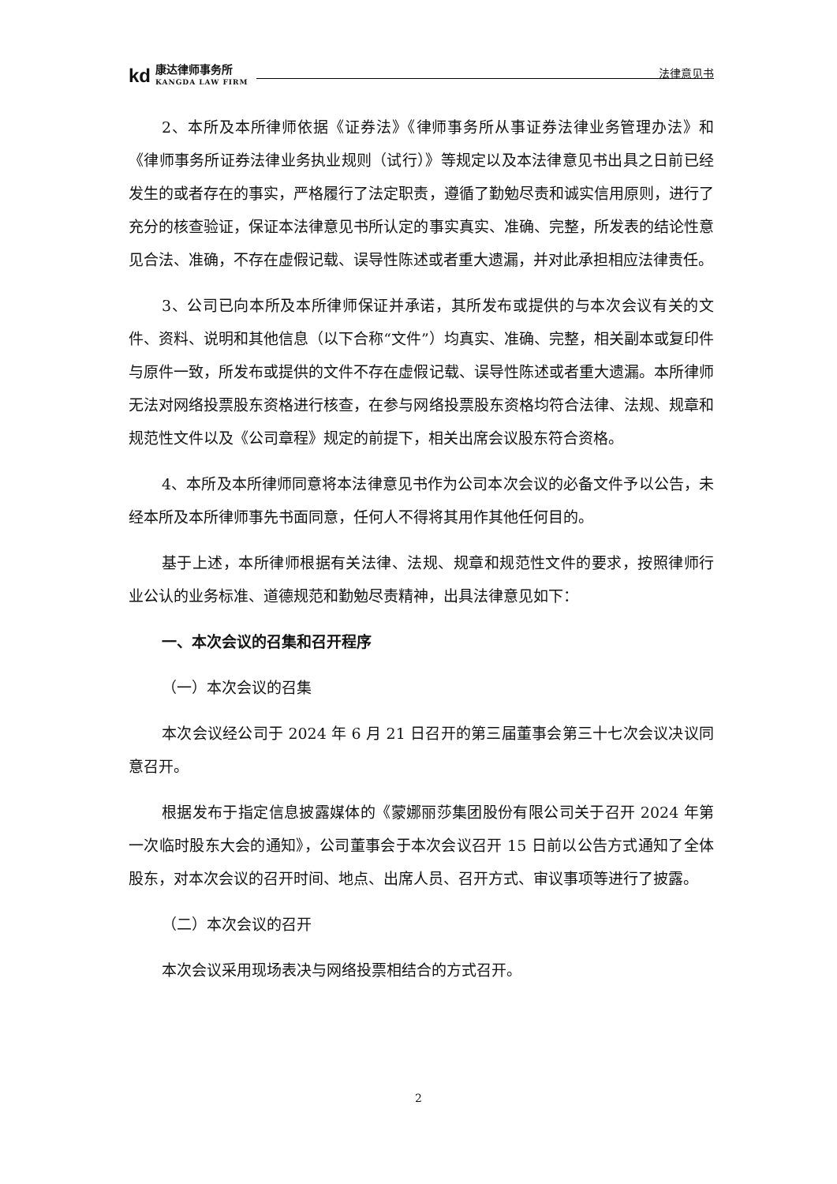kd
康达律师事务所
KANGDA LAW FIRM
法律意见书
2、本所及本所律师依据《证券法》《律师事务所从事证券法律业务管理办法》和《律师事务所证券法律业务执业规则（试行）》等规定以及本法律意见书出具之日前已经发生的或者存在的事实，严格履行了法定职责，遵循了勤勉尽责和诚实信用原则，进行了充分的核查验证，保证本法律意见书所认定的事实真实、准确、完整，所发表的结论性意见合法、准确，不存在虚假记载、误导性陈述或者重大遗漏，并对此承担相应法律责任。
3、公司已向本所及本所律师保证并承诺，其所发布或提供的与本次会议有关的文件、资料、说明和其他信息（以下合称“文件”）均真实、准确、完整，相关副本或复印件与原件一致，所发布或提供的文件不存在虚假记载、误导性陈述或者重大遗漏。本所律师无法对网络投票股东资格进行核查，在参与网络投票股东资格均符合法律、法规、规章和规范性文件以及《公司章程》规定的前提下，相关出席会议股东符合资格。
4、本所及本所律师同意将本法律意见书作为公司本次会议的必备文件予以公告，未经本所及本所律师事先书面同意，任何人不得将其用作其他任何目的。
基于上述，本所律师根据有关法律、法规、规章和规范性文件的要求，按照律师行业公认的业务标准、道德规范和勤勉尽责精神，出具法律意见如下：
一、本次会议的召集和召开程序
（一）本次会议的召集
本次会议经公司于 2024 年 6 月 21 日召开的第三届董事会第三十七次会议决议同意召开。
根据发布于指定信息披露媒体的《蒙娜丽莎集团股份有限公司关于召开 2024 年第一次临时股东大会的通知》，公司董事会于本次会议召开 15 日前以公告方式通知了全体股东，对本次会议的召开时间、地点、出席人员、召开方式、审议事项等进行了披露。
（二）本次会议的召开
本次会议采用现场表决与网络投票相结合的方式召开。
2